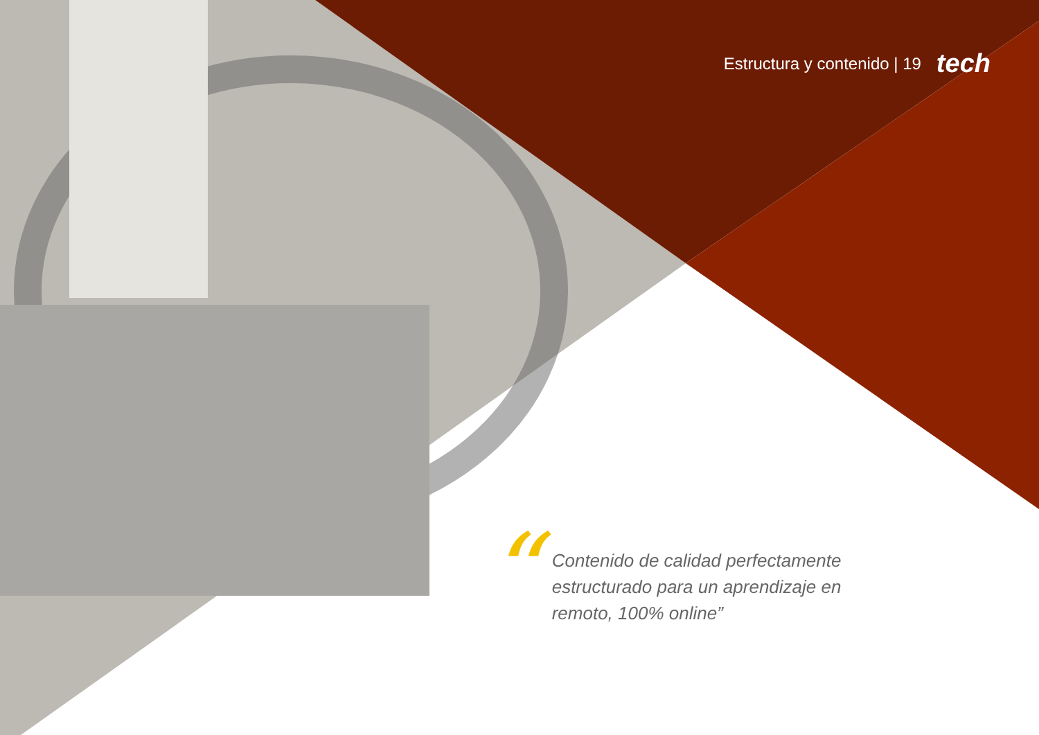Estructura y contenido | 19 tech
“
Contenido de calidad perfectamente estructurado para un aprendizaje en remoto, 100% online”